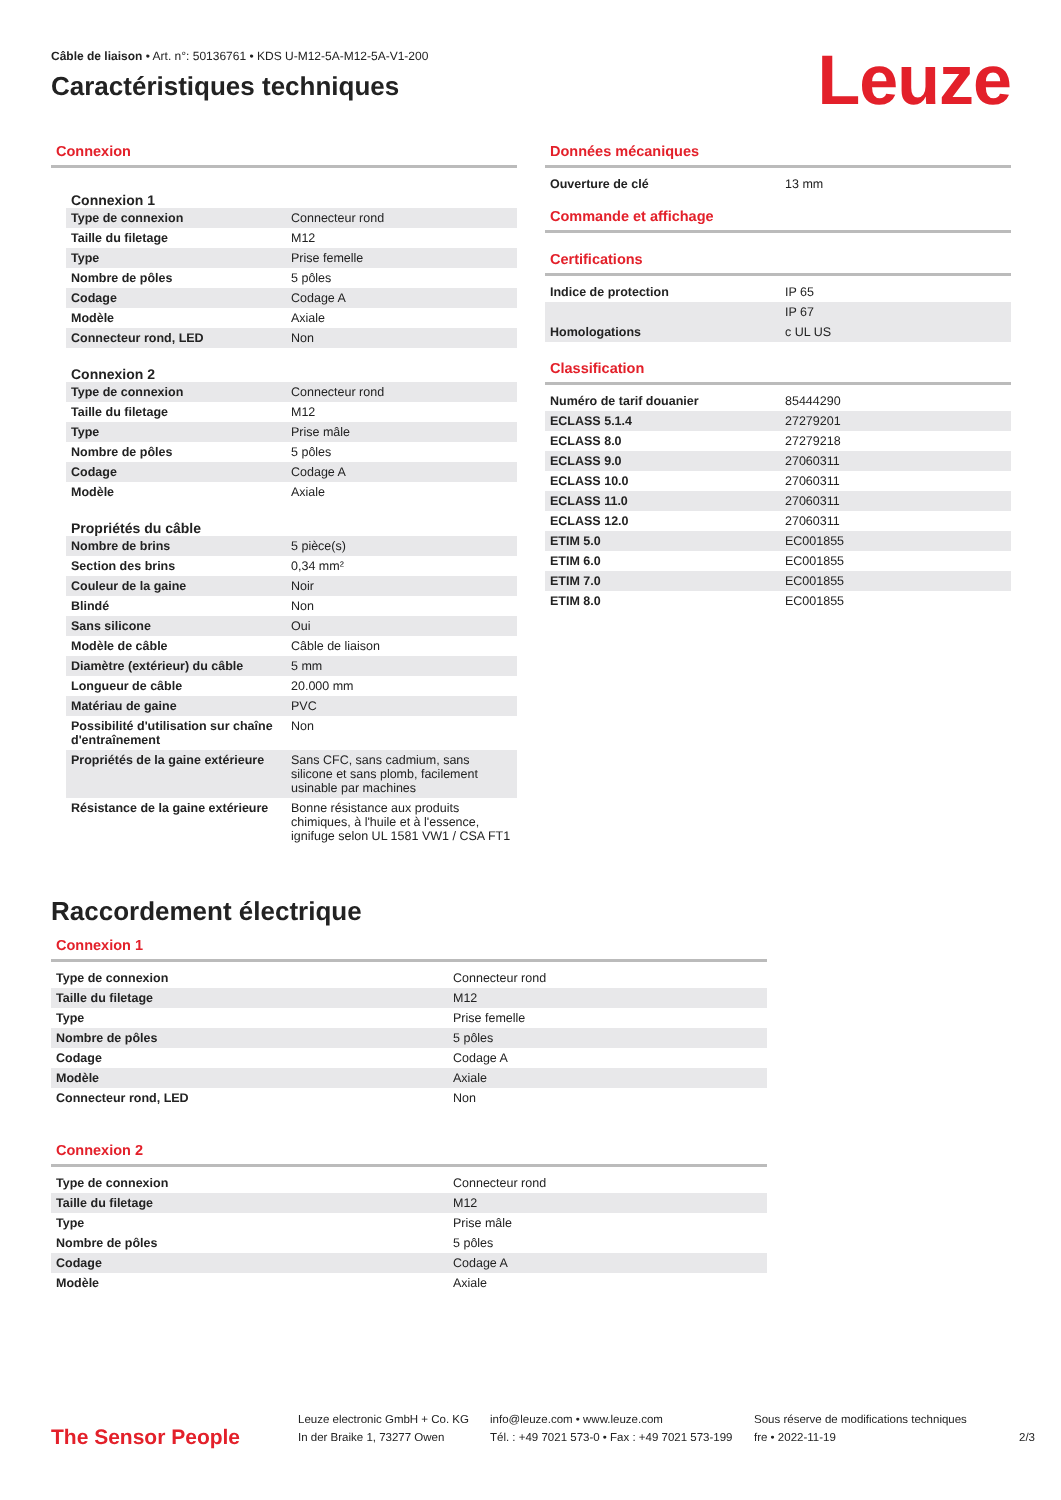Câble de liaison • Art. n°: 50136761 • KDS U-M12-5A-M12-5A-V1-200
Caractéristiques techniques
Leuze
Connexion
Connexion 1
| Type de connexion | Connecteur rond |
| Taille du filetage | M12 |
| Type | Prise femelle |
| Nombre de pôles | 5 pôles |
| Codage | Codage A |
| Modèle | Axiale |
| Connecteur rond, LED | Non |
Connexion 2
| Type de connexion | Connecteur rond |
| Taille du filetage | M12 |
| Type | Prise mâle |
| Nombre de pôles | 5 pôles |
| Codage | Codage A |
| Modèle | Axiale |
Propriétés du câble
| Nombre de brins | 5 pièce(s) |
| Section des brins | 0,34 mm² |
| Couleur de la gaine | Noir |
| Blindé | Non |
| Sans silicone | Oui |
| Modèle de câble | Câble de liaison |
| Diamètre (extérieur) du câble | 5 mm |
| Longueur de câble | 20.000 mm |
| Matériau de gaine | PVC |
| Possibilité d'utilisation sur chaîne d'entraînement | Non |
| Propriétés de la gaine extérieure | Sans CFC, sans cadmium, sans silicone et sans plomb, facilement usinable par machines |
| Résistance de la gaine extérieure | Bonne résistance aux produits chimiques, à l'huile et à l'essence, ignifuge selon UL 1581 VW1 / CSA FT1 |
Données mécaniques
| Ouverture de clé | 13 mm |
Commande et affichage
Certifications
| Indice de protection | IP 65 |
| | IP 67 |
| Homologations | c UL US |
Classification
| Numéro de tarif douanier | 85444290 |
| ECLASS 5.1.4 | 27279201 |
| ECLASS 8.0 | 27279218 |
| ECLASS 9.0 | 27060311 |
| ECLASS 10.0 | 27060311 |
| ECLASS 11.0 | 27060311 |
| ECLASS 12.0 | 27060311 |
| ETIM 5.0 | EC001855 |
| ETIM 6.0 | EC001855 |
| ETIM 7.0 | EC001855 |
| ETIM 8.0 | EC001855 |
Raccordement électrique
Connexion 1
| Type de connexion | Connecteur rond |
| Taille du filetage | M12 |
| Type | Prise femelle |
| Nombre de pôles | 5 pôles |
| Codage | Codage A |
| Modèle | Axiale |
| Connecteur rond, LED | Non |
Connexion 2
| Type de connexion | Connecteur rond |
| Taille du filetage | M12 |
| Type | Prise mâle |
| Nombre de pôles | 5 pôles |
| Codage | Codage A |
| Modèle | Axiale |
The Sensor People
Leuze electronic GmbH + Co. KG
In der Braike 1, 73277 Owen
info@leuze.com • www.leuze.com
Tél. : +49 7021 573-0 • Fax : +49 7021 573-199
Sous réserve de modifications techniques
fre • 2022-11-19
2/3